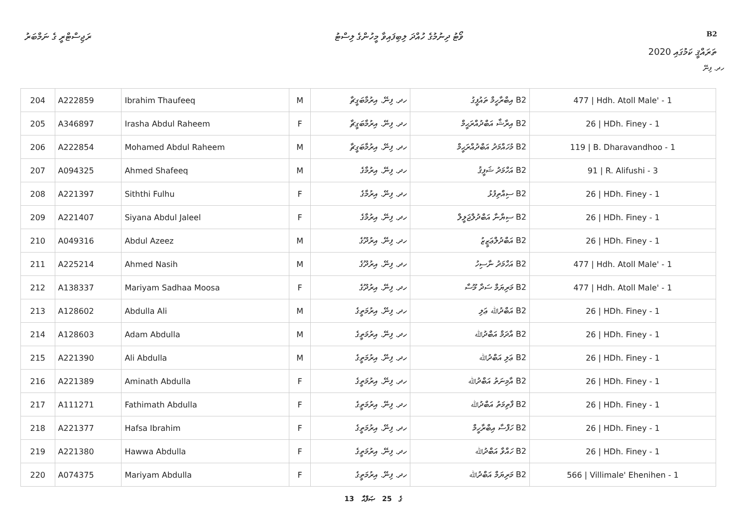ރަޖިސްޓްރީ ގެ ނަމްބަރު ވޯޓު ދިނުމުގެ ހުއްދަ ލިބިފައިވާ މީހުންގެ ލިސްޓު B2
ތަރައްޤީ ކަމުގައި 2020
ހދ. ފިނޭ
| 204 | A222859 | Ibrahim Thaufeeq | M | ހދ. ފިނޭ. އިރުމާބަގީޗާ | B2 އިބްރާހީމް ތައުފީގު | 477 / Hdh. Atoll Male' - 1 |
| 205 | A346897 | Irasha Abdul Raheem | F | ހދ. ފިނޭ. އިރުމާބަގީޗާ | B2 އިރާޝާ އަބްދުއްރަޙީމް | 26 / HDh. Finey - 1 |
| 206 | A222854 | Mohamed Abdul Raheem | M | ހދ. ފިނޭ. އިރުމާބަގީޗާ | B2 މުހައްމަދު އަބްދުއްރަޙީމް | 119 / B. Dharavandhoo - 1 |
| 207 | A094325 | Ahmed Shafeeq | M | ހދ. ފިނޭ. އިރުމާގެ | B2 އަހްމަދު ޝަފީޤު | 91 / R. Alifushi - 3 |
| 208 | A221397 | Siththi Fulhu | F | ހދ. ފިނޭ. އިރުމާގެ | B2 ސިއްތިފުޅު | 26 / HDh. Finey - 1 |
| 209 | A221407 | Siyana Abdul Jaleel | F | ހދ. ފިނޭ. އިރުމާގެ | B2 ސިޔާނާ އަބްދުލްޖަލީލް | 26 / HDh. Finey - 1 |
| 210 | A049316 | Abdul Azeez | M | ހދ. ފިނޭ. އިރުދޫގެ | B2 އަބްދުލްޢަޒީޒު | 26 / HDh. Finey - 1 |
| 211 | A225214 | Ahmed Nasih | M | ހދ. ފިނޭ. އިރުދޫގެ | B2 އަހްމަދު ނާސިހު | 477 / Hdh. Atoll Male' - 1 |
| 212 | A138337 | Mariyam Sadhaa Moosa | F | ހދ. ފިނޭ. އިރުދޫގެ | B2 މަރިޔަމް ސަދާ މޫސާ | 477 / Hdh. Atoll Male' - 1 |
| 213 | A128602 | Abdulla Ali | M | ހދ. ފިނޭ. އިރުމަތީގެ | B2 އަބްދުﷲ ޢަލި | 26 / HDh. Finey - 1 |
| 214 | A128603 | Adam Abdulla | M | ހދ. ފިނޭ. އިރުމަތީގެ | B2 އާދަމް އަބްދުﷲ | 26 / HDh. Finey - 1 |
| 215 | A221390 | Ali Abdulla | M | ހދ. ފިނޭ. އިރުމަތީގެ | B2 ޢަލި އަބްދުﷲ | 26 / HDh. Finey - 1 |
| 216 | A221389 | Aminath Abdulla | F | ހދ. ފިނޭ. އިރުމަތީގެ | B2 އާމިނަތު އަބްދުﷲ | 26 / HDh. Finey - 1 |
| 217 | A111271 | Fathimath Abdulla | F | ހދ. ފިނޭ. އިރުމަތީގެ | B2 ފާތިމަތު އަބްދުﷲ | 26 / HDh. Finey - 1 |
| 218 | A221377 | Hafsa Ibrahim | F | ހދ. ފިނޭ. އިރުމަތީގެ | B2 ހަފްސާ އިބްރާހީމް | 26 / HDh. Finey - 1 |
| 219 | A221380 | Hawwa Abdulla | F | ހދ. ފިނޭ. އިރުމަތީގެ | B2 ހައްވާ އަބްދުﷲ | 26 / HDh. Finey - 1 |
| 220 | A074375 | Mariyam Abdulla | F | ހދ. ފިނޭ. އިރުމަތީގެ | B2 މަރިޔަމް އަބްދުﷲ | 566 / Villimale' Ehenihen - 1 |
13 ގެ 25 ޞަފްޙާ